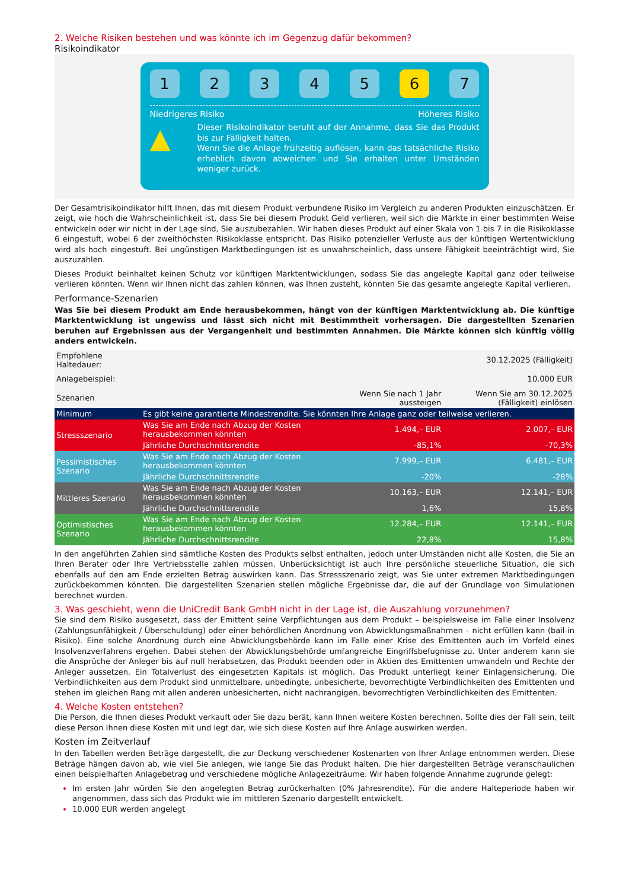2. Welche Risiken bestehen und was könnte ich im Gegenzug dafür bekommen?
Risikoindikator
1 2 3 4 5 6 7
Niedrigeres Risiko Höheres Risiko
▲
Dieser Risikoindikator beruht auf der Annahme, dass Sie das Produkt bis zur Fälligkeit halten.
Wenn Sie die Anlage frühzeitig auflösen, kann das tatsächliche Risiko erheblich davon abweichen und Sie erhalten unter Umständen weniger zurück.
Der Gesamtrisikoindikator hilft Ihnen, das mit diesem Produkt verbundene Risiko im Vergleich zu anderen Produkten einzuschätzen. Er zeigt, wie hoch die Wahrscheinlichkeit ist, dass Sie bei diesem Produkt Geld verlieren, weil sich die Märkte in einer bestimmten Weise entwickeln oder wir nicht in der Lage sind, Sie auszubezahlen. Wir haben dieses Produkt auf einer Skala von 1 bis 7 in die Risikoklasse 6 eingestuft, wobei 6 der zweithöchsten Risikoklasse entspricht. Das Risiko potenzieller Verluste aus der künftigen Wertentwicklung wird als hoch eingestuft. Bei ungünstigen Marktbedingungen ist es unwahrscheinlich, dass unsere Fähigkeit beeinträchtigt wird, Sie auszuzahlen.
Dieses Produkt beinhaltet keinen Schutz vor künftigen Marktentwicklungen, sodass Sie das angelegte Kapital ganz oder teilweise verlieren könnten. Wenn wir Ihnen nicht das zahlen können, was Ihnen zusteht, könnten Sie das gesamte angelegte Kapital verlieren.
Performance-Szenarien
Was Sie bei diesem Produkt am Ende herausbekommen, hängt von der künftigen Marktentwicklung ab. Die künftige Marktentwicklung ist ungewiss und lässt sich nicht mit Bestimmtheit vorhersagen. Die dargestellten Szenarien beruhen auf Ergebnissen aus der Vergangenheit und bestimmten Annahmen. Die Märkte können sich künftig völlig anders entwickeln.
| Empfohlene Haltedauer: | | | 30.12.2025 (Fälligkeit) |
| Anlagebeispiel: | | | 10.000 EUR |
| Szenarien | | Wenn Sie nach 1 Jahr aussteigen | Wenn Sie am 30.12.2025 (Fälligkeit) einlösen |
| Minimum | Es gibt keine garantierte Mindestrendite. Sie könnten Ihre Anlage ganz oder teilweise verlieren. | | |
| Stressszenario | Was Sie am Ende nach Abzug der Kosten herausbekommen könnten | 1.494,– EUR | 2.007,– EUR |
| | Jährliche Durchschnittsrendite | -85,1% | -70,3% |
| Pessimistisches Szenario | Was Sie am Ende nach Abzug der Kosten herausbekommen könnten | 7.999,– EUR | 6.481,– EUR |
| | Jährliche Durchschnittsrendite | -20% | -28% |
| Mittleres Szenario | Was Sie am Ende nach Abzug der Kosten herausbekommen könnten | 10.163,– EUR | 12.141,– EUR |
| | Jährliche Durchschnittsrendite | 1,6% | 15,8% |
| Optimistisches Szenario | Was Sie am Ende nach Abzug der Kosten herausbekommen könnten | 12.284,– EUR | 12.141,– EUR |
| | Jährliche Durchschnittsrendite | 22,8% | 15,8% |
In den angeführten Zahlen sind sämtliche Kosten des Produkts selbst enthalten, jedoch unter Umständen nicht alle Kosten, die Sie an Ihren Berater oder Ihre Vertriebsstelle zahlen müssen. Unberücksichtigt ist auch Ihre persönliche steuerliche Situation, die sich ebenfalls auf den am Ende erzielten Betrag auswirken kann. Das Stressszenario zeigt, was Sie unter extremen Marktbedingungen zurückbekommen könnten. Die dargestellten Szenarien stellen mögliche Ergebnisse dar, die auf der Grundlage von Simulationen berechnet wurden.
3. Was geschieht, wenn die UniCredit Bank GmbH nicht in der Lage ist, die Auszahlung vorzunehmen?
Sie sind dem Risiko ausgesetzt, dass der Emittent seine Verpflichtungen aus dem Produkt – beispielsweise im Falle einer Insolvenz (Zahlungsunfähigkeit / Überschuldung) oder einer behördlichen Anordnung von Abwicklungsmaßnahmen – nicht erfüllen kann (bail-in Risiko). Eine solche Anordnung durch eine Abwicklungsbehörde kann im Falle einer Krise des Emittenten auch im Vorfeld eines Insolvenzverfahrens ergehen. Dabei stehen der Abwicklungsbehörde umfangreiche Eingriffsbefugnisse zu. Unter anderem kann sie die Ansprüche der Anleger bis auf null herabsetzen, das Produkt beenden oder in Aktien des Emittenten umwandeln und Rechte der Anleger aussetzen. Ein Totalverlust des eingesetzten Kapitals ist möglich. Das Produkt unterliegt keiner Einlagensicherung. Die Verbindlichkeiten aus dem Produkt sind unmittelbare, unbedingte, unbesicherte, bevorrechtigte Verbindlichkeiten des Emittenten und stehen im gleichen Rang mit allen anderen unbesicherten, nicht nachrangigen, bevorrechtigten Verbindlichkeiten des Emittenten.
4. Welche Kosten entstehen?
Die Person, die Ihnen dieses Produkt verkauft oder Sie dazu berät, kann Ihnen weitere Kosten berechnen. Sollte dies der Fall sein, teilt diese Person Ihnen diese Kosten mit und legt dar, wie sich diese Kosten auf Ihre Anlage auswirken werden.
Kosten im Zeitverlauf
In den Tabellen werden Beträge dargestellt, die zur Deckung verschiedener Kostenarten von Ihrer Anlage entnommen werden. Diese Beträge hängen davon ab, wie viel Sie anlegen, wie lange Sie das Produkt halten. Die hier dargestellten Beträge veranschaulichen einen beispielhaften Anlagebetrag und verschiedene mögliche Anlagezeiträume. Wir haben folgende Annahme zugrunde gelegt:
Im ersten Jahr würden Sie den angelegten Betrag zurückerhalten (0% Jahresrendite). Für die andere Halteperiode haben wir angenommen, dass sich das Produkt wie im mittleren Szenario dargestellt entwickelt.
10.000 EUR werden angelegt